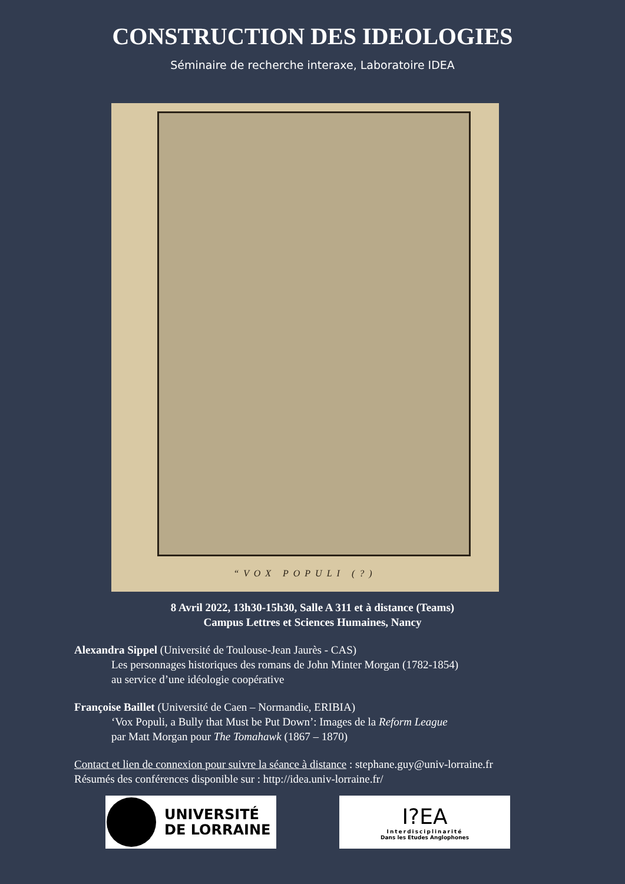CONSTRUCTION DES IDEOLOGIES
Séminaire de recherche interaxe, Laboratoire IDEA
“VOX POPULI (?)
8 Avril 2022, 13h30-15h30, Salle A 311 et à distance (Teams)
Campus Lettres et Sciences Humaines, Nancy
Alexandra Sippel (Université de Toulouse-Jean Jaurès - CAS)
Les personnages historiques des romans de John Minter Morgan (1782-1854)
au service d’une idéologie coopérative
Françoise Baillet (Université de Caen – Normandie, ERIBIA)
‘Vox Populi, a Bully that Must be Put Down’: Images de la Reform League
par Matt Morgan pour The Tomahawk (1867 – 1870)
Contact et lien de connexion pour suivre la séance à distance : stephane.guy@univ-lorraine.fr
Résumés des conférences disponible sur : http://idea.univ-lorraine.fr/
UNIVERSITÉ
DE LORRAINE
I?EA
Interdisciplinarité
Dans les Etudes Anglophones